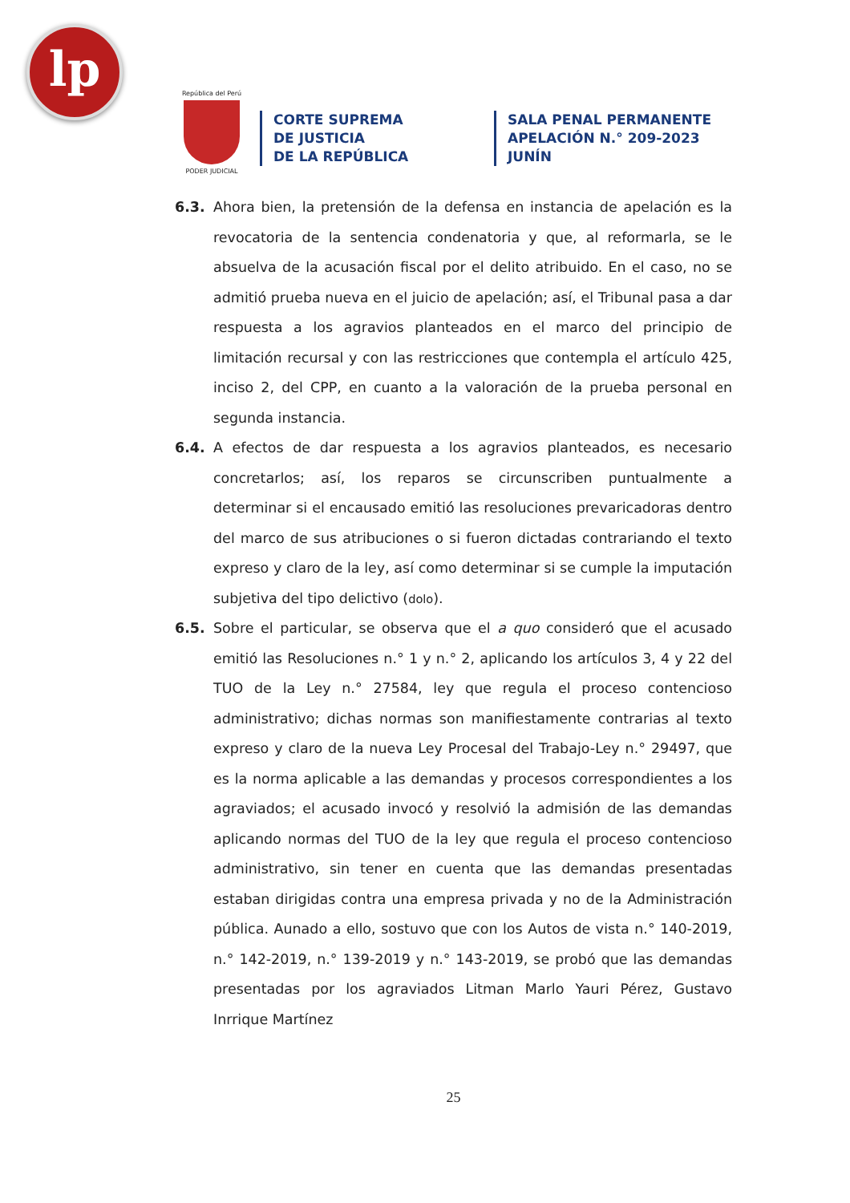lp
República del Perú
PODER JUDICIAL
CORTE SUPREMA
DE JUSTICIA
DE LA REPÚBLICA
SALA PENAL PERMANENTE
APELACIÓN N.° 209-2023
JUNÍN
6.3. Ahora bien, la pretensión de la defensa en instancia de apelación es la revocatoria de la sentencia condenatoria y que, al reformarla, se le absuelva de la acusación fiscal por el delito atribuido. En el caso, no se admitió prueba nueva en el juicio de apelación; así, el Tribunal pasa a dar respuesta a los agravios planteados en el marco del principio de limitación recursal y con las restricciones que contempla el artículo 425, inciso 2, del CPP, en cuanto a la valoración de la prueba personal en segunda instancia.
6.4. A efectos de dar respuesta a los agravios planteados, es necesario concretarlos; así, los reparos se circunscriben puntualmente a determinar si el encausado emitió las resoluciones prevaricadoras dentro del marco de sus atribuciones o si fueron dictadas contrariando el texto expreso y claro de la ley, así como determinar si se cumple la imputación subjetiva del tipo delictivo (dolo).
6.5. Sobre el particular, se observa que el a quo consideró que el acusado emitió las Resoluciones n.° 1 y n.° 2, aplicando los artículos 3, 4 y 22 del TUO de la Ley n.° 27584, ley que regula el proceso contencioso administrativo; dichas normas son manifiestamente contrarias al texto expreso y claro de la nueva Ley Procesal del Trabajo-Ley n.° 29497, que es la norma aplicable a las demandas y procesos correspondientes a los agraviados; el acusado invocó y resolvió la admisión de las demandas aplicando normas del TUO de la ley que regula el proceso contencioso administrativo, sin tener en cuenta que las demandas presentadas estaban dirigidas contra una empresa privada y no de la Administración pública. Aunado a ello, sostuvo que con los Autos de vista n.° 140-2019, n.° 142-2019, n.° 139-2019 y n.° 143-2019, se probó que las demandas presentadas por los agraviados Litman Marlo Yauri Pérez, Gustavo Inrrique Martínez
25